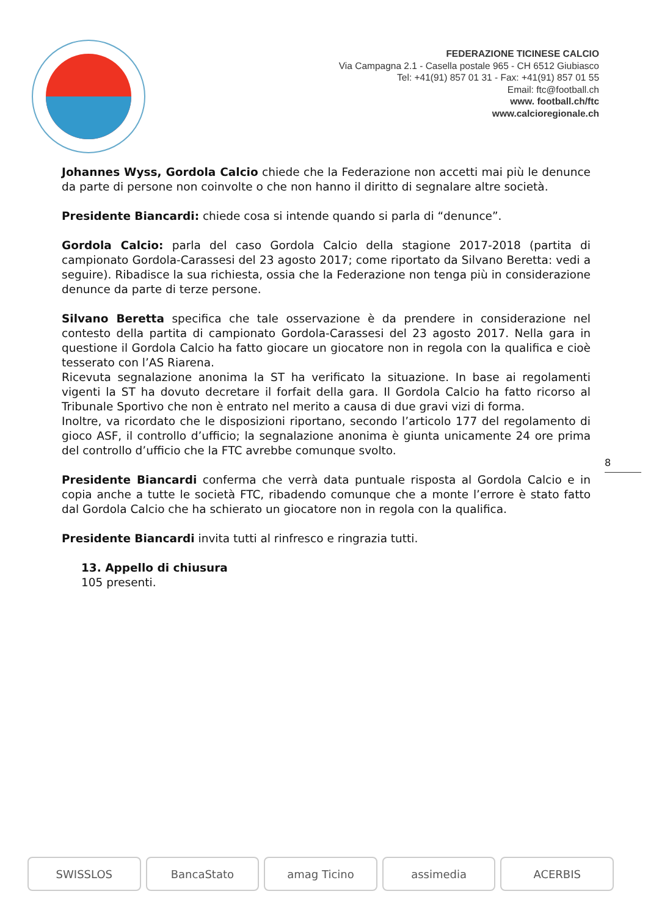FEDERAZIONE TICINESE CALCIO
Via Campagna 2.1 - Casella postale 965 - CH 6512 Giubiasco
Tel: +41(91) 857 01 31 - Fax: +41(91) 857 01 55
Email: ftc@football.ch
www. football.ch/ftc
www.calcioregionale.ch
Johannes Wyss, Gordola Calcio chiede che la Federazione non accetti mai più le denunce da parte di persone non coinvolte o che non hanno il diritto di segnalare altre società.
Presidente Biancardi: chiede cosa si intende quando si parla di “denunce”.
Gordola Calcio: parla del caso Gordola Calcio della stagione 2017-2018 (partita di campionato Gordola-Carassesi del 23 agosto 2017; come riportato da Silvano Beretta: vedi a seguire). Ribadisce la sua richiesta, ossia che la Federazione non tenga più in considerazione denunce da parte di terze persone.
Silvano Beretta specifica che tale osservazione è da prendere in considerazione nel contesto della partita di campionato Gordola-Carassesi del 23 agosto 2017. Nella gara in questione il Gordola Calcio ha fatto giocare un giocatore non in regola con la qualifica e cioè tesserato con l’AS Riarena.
Ricevuta segnalazione anonima la ST ha verificato la situazione. In base ai regolamenti vigenti la ST ha dovuto decretare il forfait della gara. Il Gordola Calcio ha fatto ricorso al Tribunale Sportivo che non è entrato nel merito a causa di due gravi vizi di forma.
Inoltre, va ricordato che le disposizioni riportano, secondo l’articolo 177 del regolamento di gioco ASF, il controllo d’ufficio; la segnalazione anonima è giunta unicamente 24 ore prima del controllo d’ufficio che la FTC avrebbe comunque svolto.
Presidente Biancardi conferma che verrà data puntuale risposta al Gordola Calcio e in copia anche a tutte le società FTC, ribadendo comunque che a monte l’errore è stato fatto dal Gordola Calcio che ha schierato un giocatore non in regola con la qualifica.
Presidente Biancardi invita tutti al rinfresco e ringrazia tutti.
13. Appello di chiusura
105 presenti.
8
SWISSLOS BancaStato amag Ticino assimedia ACERBIS